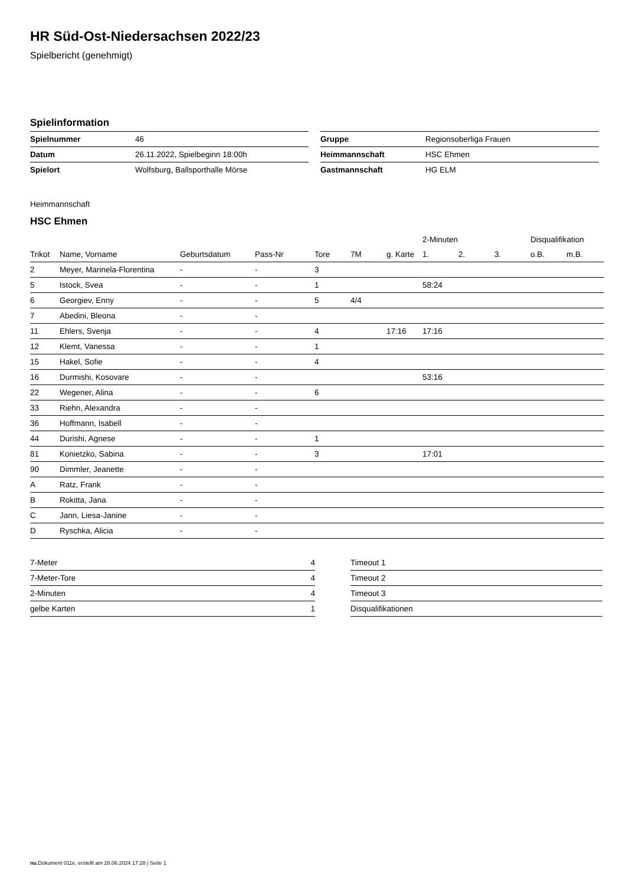HR Süd-Ost-Niedersachsen 2022/23
Spielbericht (genehmigt)
Spielinformation
| Spielnummer | 46 |
| Datum | 26.11.2022, Spielbeginn 18:00h |
| Spielort | Wolfsburg, Ballsporthalle Mörse |
| Gruppe | Regionsoberliga Frauen |
| Heimmannschaft | HSC Ehmen |
| Gastmannschaft | HG ELM |
Heimmannschaft
HSC Ehmen
| | | | | | | | 2-Minuten | | | Disqualifikation | |
| --- | --- | --- | --- | --- | --- | --- | --- | --- | --- | --- | --- |
| Trikot | Name, Vorname | Geburtsdatum | Pass-Nr | Tore | 7M | g. Karte | 1. | 2. | 3. | o.B. | m.B. |
| 2 | Meyer, Marinela-Florentina | - | - | 3 | | | | | | | |
| 5 | Istock, Svea | - | - | 1 | | | 58:24 | | | | |
| 6 | Georgiev, Enny | - | - | 5 | 4/4 | | | | | | |
| 7 | Abedini, Bleona | - | - | | | | | | | | |
| 11 | Ehlers, Svenja | - | - | 4 | | 17:16 | 17:16 | | | | |
| 12 | Klemt, Vanessa | - | - | 1 | | | | | | | |
| 15 | Hakel, Sofie | - | - | 4 | | | | | | | |
| 16 | Durmishi, Kosovare | - | - | | | | 53:16 | | | | |
| 22 | Wegener, Alina | - | - | 6 | | | | | | | |
| 33 | Riehn, Alexandra | - | - | | | | | | | | |
| 36 | Hoffmann, Isabell | - | - | | | | | | | | |
| 44 | Durishi, Agnese | - | - | 1 | | | | | | | |
| 81 | Konietzko, Sabina | - | - | 3 | | | 17:01 | | | | |
| 90 | Dimmler, Jeanette | - | - | | | | | | | | |
| A | Ratz, Frank | - | - | | | | | | | | |
| B | Rokitta, Jana | - | - | | | | | | | | |
| C | Jann, Liesa-Janine | - | - | | | | | | | | |
| D | Ryschka, Alicia | - | - | | | | | | | | |
| 7-Meter | 4 |
| 7-Meter-Tore | 4 |
| 2-Minuten | 4 |
| gelbe Karten | 1 |
| Timeout 1 |
| Timeout 2 |
| Timeout 3 |
| Disqualifikationen |
nu.Dokument 011e, erstellt am 28.06.2024 17:28 | Seite 1